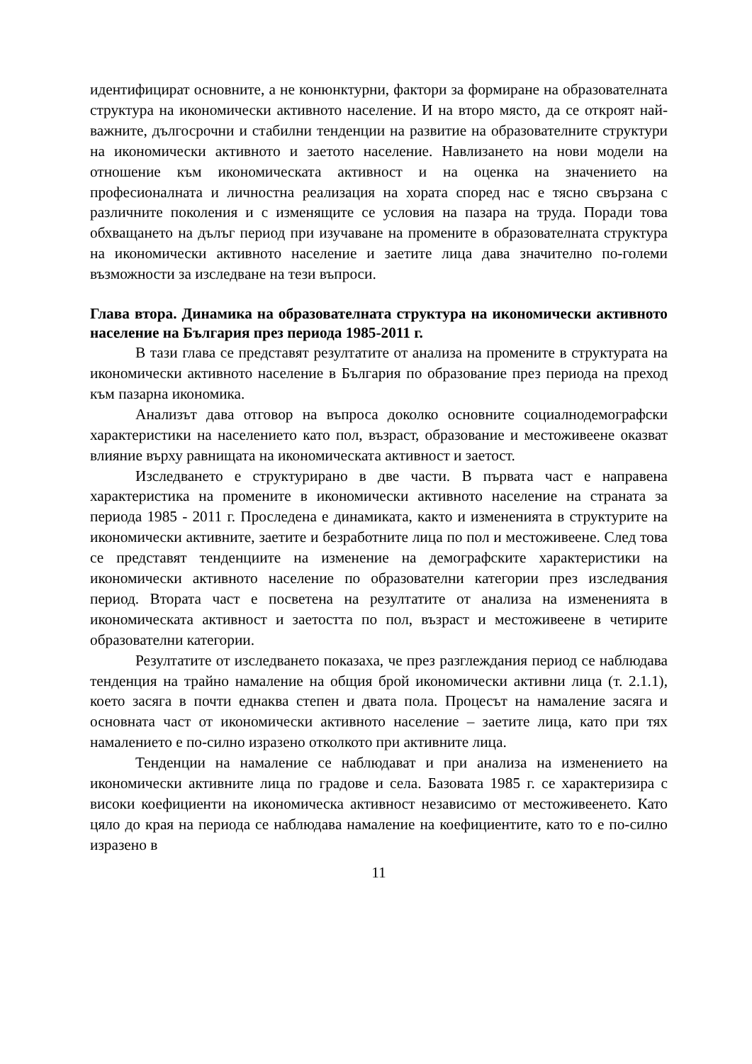идентифицират основните, а не конюнктурни, фактори за формиране на образователната структура на икономически активното население. И на второ място, да се откроят най-важните, дългосрочни и стабилни тенденции на развитие на образователните структури на икономически активното и заетото население. Навлизането на нови модели на отношение към икономическата активност и на оценка на значението на професионалната и личностна реализация на хората според нас е тясно свързана с различните поколения и с изменящите се условия на пазара на труда. Поради това обхващането на дълъг период при изучаване на промените в образователната структура на икономически активното население и заетите лица дава значително по-големи възможности за изследване на тези въпроси.
Глава втора. Динамика на образователната структура на икономически активното население на България през периода 1985-2011 г.
В тази глава се представят резултатите от анализа на промените в структурата на икономически активното население в България по образование през периода на преход към пазарна икономика.
Анализът дава отговор на въпроса доколко основните социалнодемографски характеристики на населението като пол, възраст, образование и местоживеене оказват влияние върху равнищата на икономическата активност и заетост.
Изследването е структурирано в две части. В първата част е направена характеристика на промените в икономически активното население на страната за периода 1985 - 2011 г. Проследена е динамиката, както и измененията в структурите на икономически активните, заетите и безработните лица по пол и местоживеене. След това се представят тенденциите на изменение на демографските характеристики на икономически активното население по образователни категории през изследвания период. Втората част е посветена на резултатите от анализа на измененията в икономическата активност и заетостта по пол, възраст и местоживеене в четирите образователни категории.
Резултатите от изследването показаха, че през разглеждания период се наблюдава тенденция на трайно намаление на общия брой икономически активни лица (т. 2.1.1), което засяга в почти еднаква степен и двата пола. Процесът на намаление засяга и основната част от икономически активното население – заетите лица, като при тях намалението е по-силно изразено отколкото при активните лица.
Тенденции на намаление се наблюдават и при анализа на изменението на икономически активните лица по градове и села. Базовата 1985 г. се характеризира с високи коефициенти на икономическа активност независимо от местоживеенето. Като цяло до края на периода се наблюдава намаление на коефициентите, като то е по-силно изразено в
11